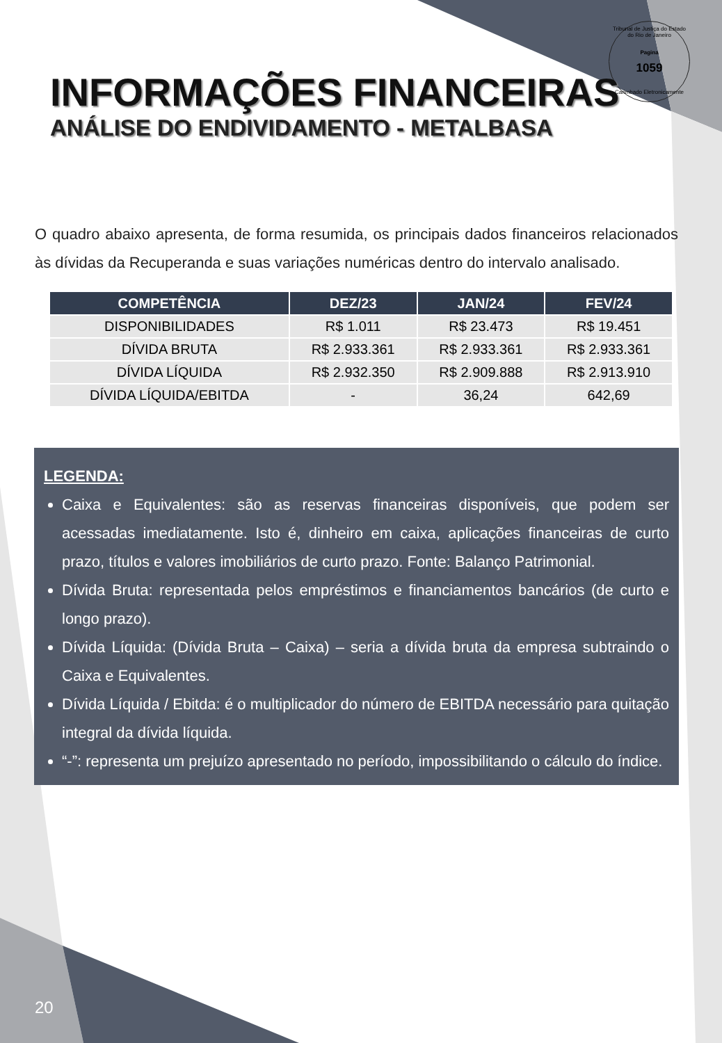Tribunal de Justiça do Estado do Rio de Janeiro
Pagina
1059
Carimbado Eletronicamente
INFORMAÇÕES FINANCEIRAS
ANÁLISE DO ENDIVIDAMENTO - METALBASA
O quadro abaixo apresenta, de forma resumida, os principais dados financeiros relacionados às dívidas da Recuperanda e suas variações numéricas dentro do intervalo analisado.
| COMPETÊNCIA | DEZ/23 | JAN/24 | FEV/24 |
| --- | --- | --- | --- |
| DISPONIBILIDADES | R$ 1.011 | R$ 23.473 | R$ 19.451 |
| DÍVIDA BRUTA | R$ 2.933.361 | R$ 2.933.361 | R$ 2.933.361 |
| DÍVIDA LÍQUIDA | R$ 2.932.350 | R$ 2.909.888 | R$ 2.913.910 |
| DÍVIDA LÍQUIDA/EBITDA | - | 36,24 | 642,69 |
LEGENDA:
Caixa e Equivalentes: são as reservas financeiras disponíveis, que podem ser acessadas imediatamente. Isto é, dinheiro em caixa, aplicações financeiras de curto prazo, títulos e valores imobiliários de curto prazo. Fonte: Balanço Patrimonial.
Dívida Bruta: representada pelos empréstimos e financiamentos bancários (de curto e longo prazo).
Dívida Líquida: (Dívida Bruta – Caixa) – seria a dívida bruta da empresa subtraindo o Caixa e Equivalentes.
Dívida Líquida / Ebitda: é o multiplicador do número de EBITDA necessário para quitação integral da dívida líquida.
“-”: representa um prejuízo apresentado no período, impossibilitando o cálculo do índice.
20